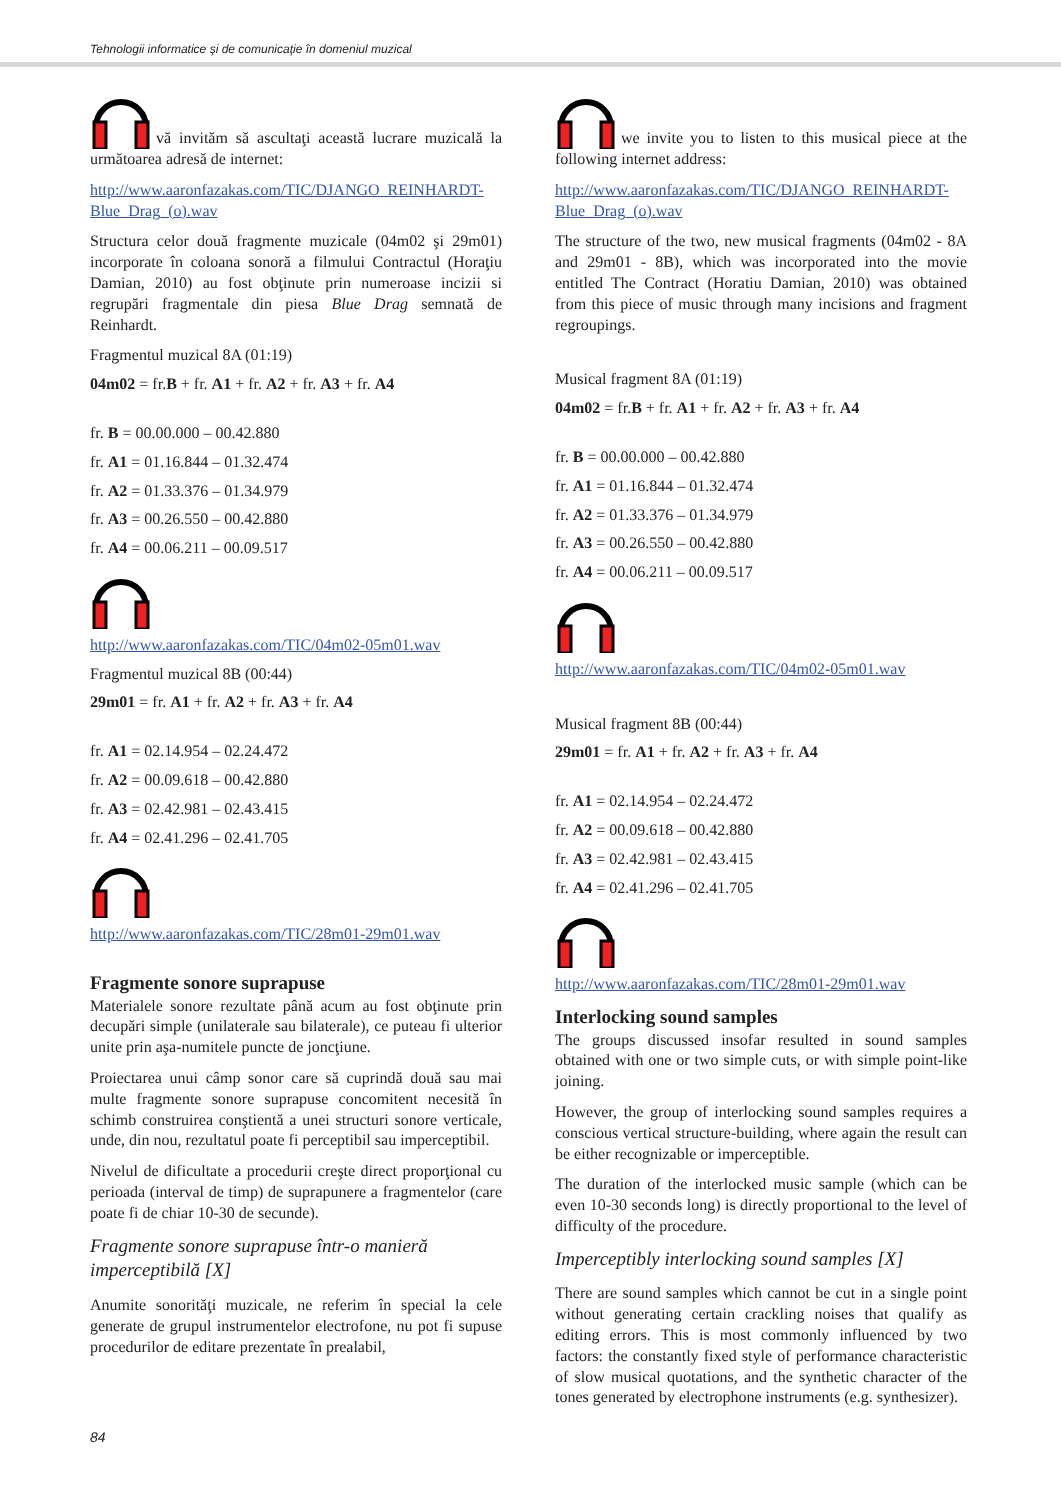Tehnologii informatice şi de comunicaţie în domeniul muzical
vă invităm să ascultaţi această lucrare muzicală la următoarea adresă de internet:
http://www.aaronfazakas.com/TIC/DJANGO_REINHARDT-Blue_Drag_(o).wav
Structura celor două fragmente muzicale (04m02 şi 29m01) incorporate în coloana sonoră a filmului Contractul (Horaţiu Damian, 2010) au fost obţinute prin numeroase incizii si regrupări fragmentale din piesa Blue Drag semnată de Reinhardt.
Fragmentul muzical 8A (01:19)
04m02 = fr.B + fr. A1 + fr. A2 + fr. A3 + fr. A4
fr. B = 00.00.000 – 00.42.880
fr. A1 = 01.16.844 – 01.32.474
fr. A2 = 01.33.376 – 01.34.979
fr. A3 = 00.26.550 – 00.42.880
fr. A4 = 00.06.211 – 00.09.517
http://www.aaronfazakas.com/TIC/04m02-05m01.wav
Fragmentul muzical 8B (00:44)
29m01 = fr. A1 + fr. A2 + fr. A3 + fr. A4
fr. A1 = 02.14.954 – 02.24.472
fr. A2 = 00.09.618 – 00.42.880
fr. A3 = 02.42.981 – 02.43.415
fr. A4 = 02.41.296 – 02.41.705
http://www.aaronfazakas.com/TIC/28m01-29m01.wav
Fragmente sonore suprapuse
Materialele sonore rezultate până acum au fost obţinute prin decupări simple (unilaterale sau bilaterale), ce puteau fi ulterior unite prin aşa-numitele puncte de joncţiune.
Proiectarea unui câmp sonor care să cuprindă două sau mai multe fragmente sonore suprapuse concomitent necesită în schimb construirea conştientă a unei structuri sonore verticale, unde, din nou, rezultatul poate fi perceptibil sau imperceptibil.
Nivelul de dificultate a procedurii creşte direct proporţional cu perioada (interval de timp) de suprapunere a fragmentelor (care poate fi de chiar 10-30 de secunde).
Fragmente sonore suprapuse într-o manieră imperceptibilă [X]
Anumite sonorităţi muzicale, ne referim în special la cele generate de grupul instrumentelor electrofone, nu pot fi supuse procedurilor de editare prezentate în prealabil,
we invite you to listen to this musical piece at the following internet address:
http://www.aaronfazakas.com/TIC/DJANGO_REINHARDT-Blue_Drag_(o).wav
The structure of the two, new musical fragments (04m02 - 8A and 29m01 - 8B), which was incorporated into the movie entitled The Contract (Horatiu Damian, 2010) was obtained from this piece of music through many incisions and fragment regroupings.
Musical fragment 8A (01:19)
04m02 = fr.B + fr. A1 + fr. A2 + fr. A3 + fr. A4
fr. B = 00.00.000 – 00.42.880
fr. A1 = 01.16.844 – 01.32.474
fr. A2 = 01.33.376 – 01.34.979
fr. A3 = 00.26.550 – 00.42.880
fr. A4 = 00.06.211 – 00.09.517
http://www.aaronfazakas.com/TIC/04m02-05m01.wav
Musical fragment 8B (00:44)
29m01 = fr. A1 + fr. A2 + fr. A3 + fr. A4
fr. A1 = 02.14.954 – 02.24.472
fr. A2 = 00.09.618 – 00.42.880
fr. A3 = 02.42.981 – 02.43.415
fr. A4 = 02.41.296 – 02.41.705
http://www.aaronfazakas.com/TIC/28m01-29m01.wav
Interlocking sound samples
The groups discussed insofar resulted in sound samples obtained with one or two simple cuts, or with simple point-like joining.
However, the group of interlocking sound samples requires a conscious vertical structure-building, where again the result can be either recognizable or imperceptible.
The duration of the interlocked music sample (which can be even 10-30 seconds long) is directly proportional to the level of difficulty of the procedure.
Imperceptibly interlocking sound samples [X]
There are sound samples which cannot be cut in a single point without generating certain crackling noises that qualify as editing errors. This is most commonly influenced by two factors: the constantly fixed style of performance characteristic of slow musical quotations, and the synthetic character of the tones generated by electrophone instruments (e.g. synthesizer).
84